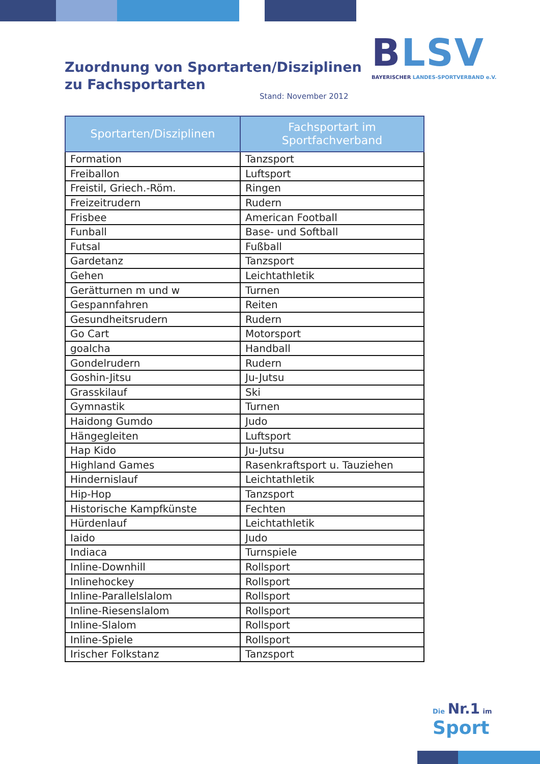Zuordnung von Sportarten/Disziplinen
zu Fachsportarten
Stand: November 2012
BLSV
BAYERISCHER LANDES-SPORTVERBAND e.V.
| Sportarten/Disziplinen | Fachsportart im Sportfachverband |
| --- | --- |
| Formation | Tanzsport |
| Freiballon | Luftsport |
| Freistil, Griech.-Röm. | Ringen |
| Freizeitrudern | Rudern |
| Frisbee | American Football |
| Funball | Base- und Softball |
| Futsal | Fußball |
| Gardetanz | Tanzsport |
| Gehen | Leichtathletik |
| Gerätturnen m und w | Turnen |
| Gespannfahren | Reiten |
| Gesundheitsrudern | Rudern |
| Go Cart | Motorsport |
| goalcha | Handball |
| Gondelrudern | Rudern |
| Goshin-Jitsu | Ju-Jutsu |
| Grasskilauf | Ski |
| Gymnastik | Turnen |
| Haidong Gumdo | Judo |
| Hängegleiten | Luftsport |
| Hap Kido | Ju-Jutsu |
| Highland Games | Rasenkraftsport u. Tauziehen |
| Hindernislauf | Leichtathletik |
| Hip-Hop | Tanzsport |
| Historische Kampfkünste | Fechten |
| Hürdenlauf | Leichtathletik |
| Iaido | Judo |
| Indiaca | Turnspiele |
| Inline-Downhill | Rollsport |
| Inlinehockey | Rollsport |
| Inline-Parallelslalom | Rollsport |
| Inline-Riesenslalom | Rollsport |
| Inline-Slalom | Rollsport |
| Inline-Spiele | Rollsport |
| Irischer Folkstanz | Tanzsport |
Die Nr.1 im Sport